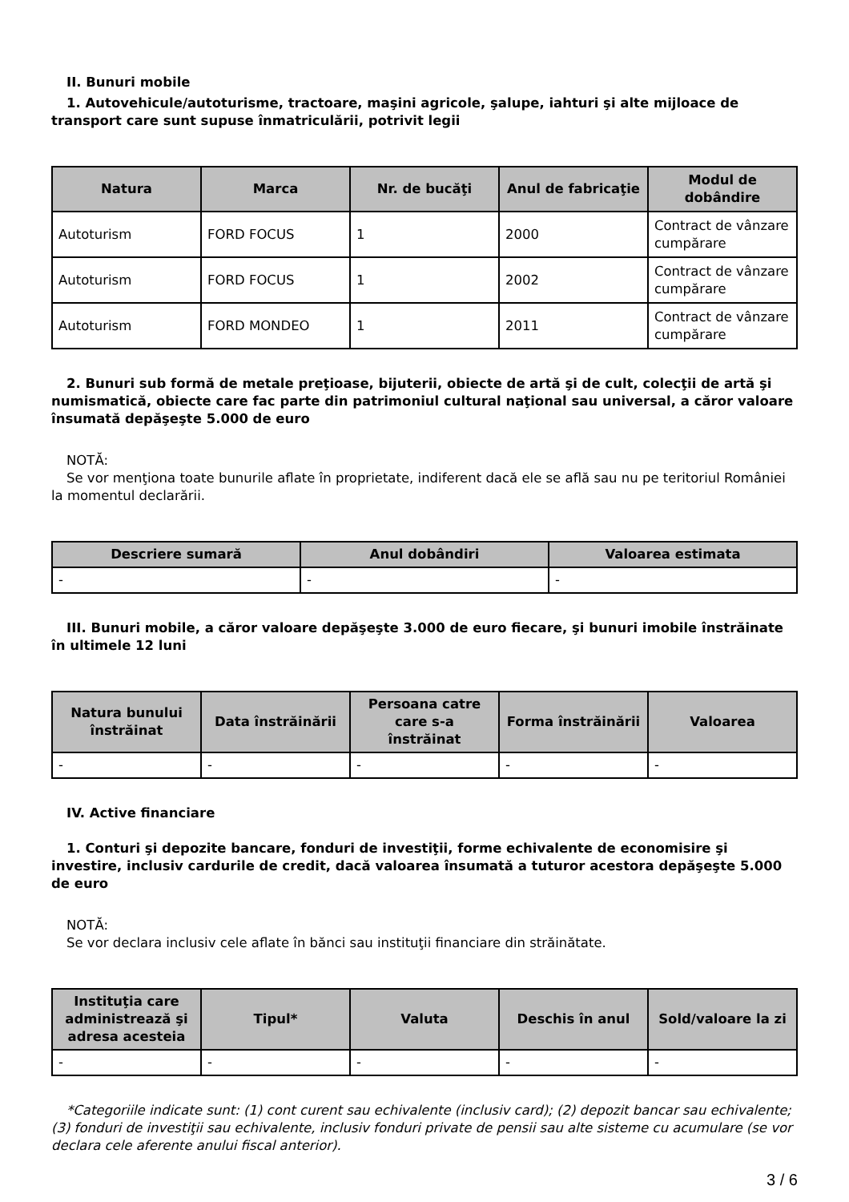II. Bunuri mobile
1. Autovehicule/autoturisme, tractoare, maşini agricole, şalupe, iahturi şi alte mijloace de transport care sunt supuse înmatriculării, potrivit legii
| Natura | Marca | Nr. de bucăţi | Anul de fabricaţie | Modul de dobândire |
| --- | --- | --- | --- | --- |
| Autoturism | FORD FOCUS | 1 | 2000 | Contract de vânzare cumpărare |
| Autoturism | FORD FOCUS | 1 | 2002 | Contract de vânzare cumpărare |
| Autoturism | FORD MONDEO | 1 | 2011 | Contract de vânzare cumpărare |
2. Bunuri sub formă de metale preţioase, bijuterii, obiecte de artă şi de cult, colecţii de artă şi numismatică, obiecte care fac parte din patrimoniul cultural naţional sau universal, a căror valoare însumată depăşeşte 5.000 de euro
NOTĂ:
Se vor menţiona toate bunurile aflate în proprietate, indiferent dacă ele se află sau nu pe teritoriul României la momentul declarării.
| Descriere sumară | Anul dobândiri | Valoarea estimata |
| --- | --- | --- |
| - | - | - |
III. Bunuri mobile, a căror valoare depăşeşte 3.000 de euro fiecare, şi bunuri imobile înstrăinate în ultimele 12 luni
| Natura bunului înstrăinat | Data înstrăinării | Persoana catre care s-a înstrăinat | Forma înstrăinării | Valoarea |
| --- | --- | --- | --- | --- |
| - | - | - | - | - |
IV. Active financiare
1. Conturi şi depozite bancare, fonduri de investiţii, forme echivalente de economisire şi investire, inclusiv cardurile de credit, dacă valoarea însumată a tuturor acestora depăşeşte 5.000 de euro
NOTĂ:
Se vor declara inclusiv cele aflate în bănci sau instituţii financiare din străinătate.
| Instituţia care administrează şi adresa acesteia | Tipul* | Valuta | Deschis în anul | Sold/valoare la zi |
| --- | --- | --- | --- | --- |
| - | - | - | - | - |
*Categoriile indicate sunt: (1) cont curent sau echivalente (inclusiv card); (2) depozit bancar sau echivalente; (3) fonduri de investiţii sau echivalente, inclusiv fonduri private de pensii sau alte sisteme cu acumulare (se vor declara cele aferente anului fiscal anterior).
3 / 6